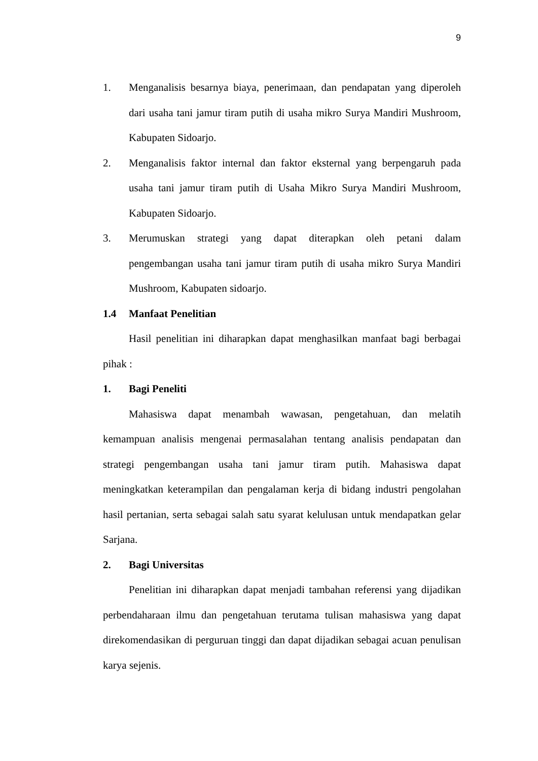9
1. Menganalisis besarnya biaya, penerimaan, dan pendapatan yang diperoleh dari usaha tani jamur tiram putih di usaha mikro Surya Mandiri Mushroom, Kabupaten Sidoarjo.
2. Menganalisis faktor internal dan faktor eksternal yang berpengaruh pada usaha tani jamur tiram putih di Usaha Mikro Surya Mandiri Mushroom, Kabupaten Sidoarjo.
3. Merumuskan strategi yang dapat diterapkan oleh petani dalam pengembangan usaha tani jamur tiram putih di usaha mikro Surya Mandiri Mushroom, Kabupaten sidoarjo.
1.4 Manfaat Penelitian
Hasil penelitian ini diharapkan dapat menghasilkan manfaat bagi berbagai pihak :
1. Bagi Peneliti
Mahasiswa dapat menambah wawasan, pengetahuan, dan melatih kemampuan analisis mengenai permasalahan tentang analisis pendapatan dan strategi pengembangan usaha tani jamur tiram putih. Mahasiswa dapat meningkatkan keterampilan dan pengalaman kerja di bidang industri pengolahan hasil pertanian, serta sebagai salah satu syarat kelulusan untuk mendapatkan gelar Sarjana.
2. Bagi Universitas
Penelitian ini diharapkan dapat menjadi tambahan referensi yang dijadikan perbendaharaan ilmu dan pengetahuan terutama tulisan mahasiswa yang dapat direkomendasikan di perguruan tinggi dan dapat dijadikan sebagai acuan penulisan karya sejenis.